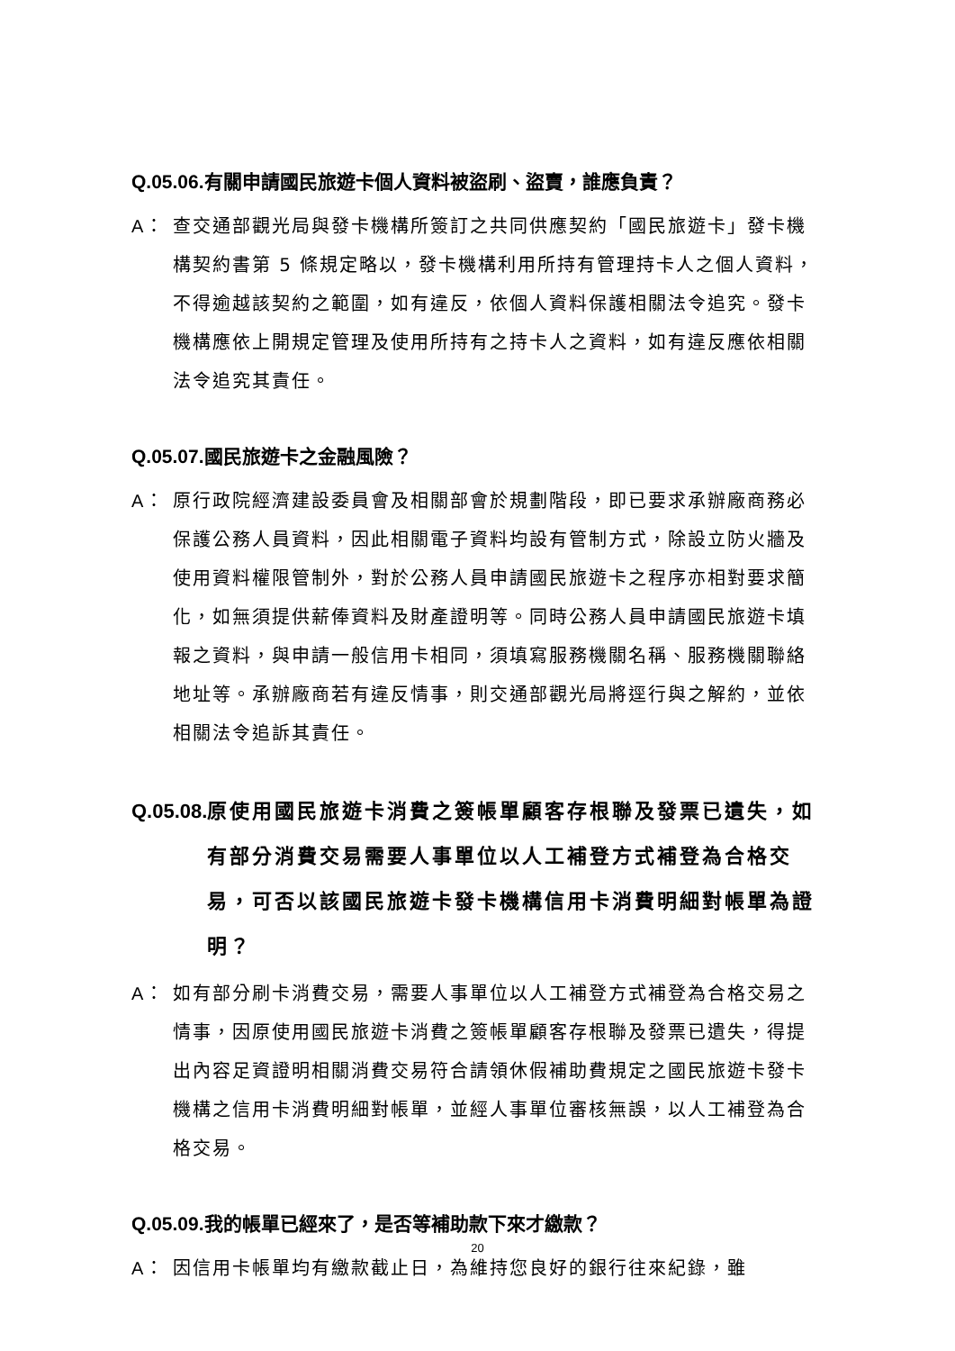Q.05.06. 有關申請國民旅遊卡個人資料被盜刷、盜賣，誰應負責？
A： 查交通部觀光局與發卡機構所簽訂之共同供應契約「國民旅遊卡」發卡機構契約書第 5 條規定略以，發卡機構利用所持有管理持卡人之個人資料，不得逾越該契約之範圍，如有違反，依個人資料保護相關法令追究。發卡機構應依上開規定管理及使用所持有之持卡人之資料，如有違反應依相關法令追究其責任。
Q.05.07. 國民旅遊卡之金融風險？
A： 原行政院經濟建設委員會及相關部會於規劃階段，即已要求承辦廠商務必保護公務人員資料，因此相關電子資料均設有管制方式，除設立防火牆及使用資料權限管制外，對於公務人員申請國民旅遊卡之程序亦相對要求簡化，如無須提供薪俸資料及財產證明等。同時公務人員申請國民旅遊卡填報之資料，與申請一般信用卡相同，須填寫服務機關名稱、服務機關聯絡地址等。承辦廠商若有違反情事，則交通部觀光局將逕行與之解約，並依相關法令追訴其責任。
Q.05.08. 原使用國民旅遊卡消費之簽帳單顧客存根聯及發票已遺失，如有部分消費交易需要人事單位以人工補登方式補登為合格交易，可否以該國民旅遊卡發卡機構信用卡消費明細對帳單為證明？
A： 如有部分刷卡消費交易，需要人事單位以人工補登方式補登為合格交易之情事，因原使用國民旅遊卡消費之簽帳單顧客存根聯及發票已遺失，得提出內容足資證明相關消費交易符合請領休假補助費規定之國民旅遊卡發卡機構之信用卡消費明細對帳單，並經人事單位審核無誤，以人工補登為合格交易。
Q.05.09. 我的帳單已經來了，是否等補助款下來才繳款？
A： 因信用卡帳單均有繳款截止日，為維持您良好的銀行往來紀錄，雖
20